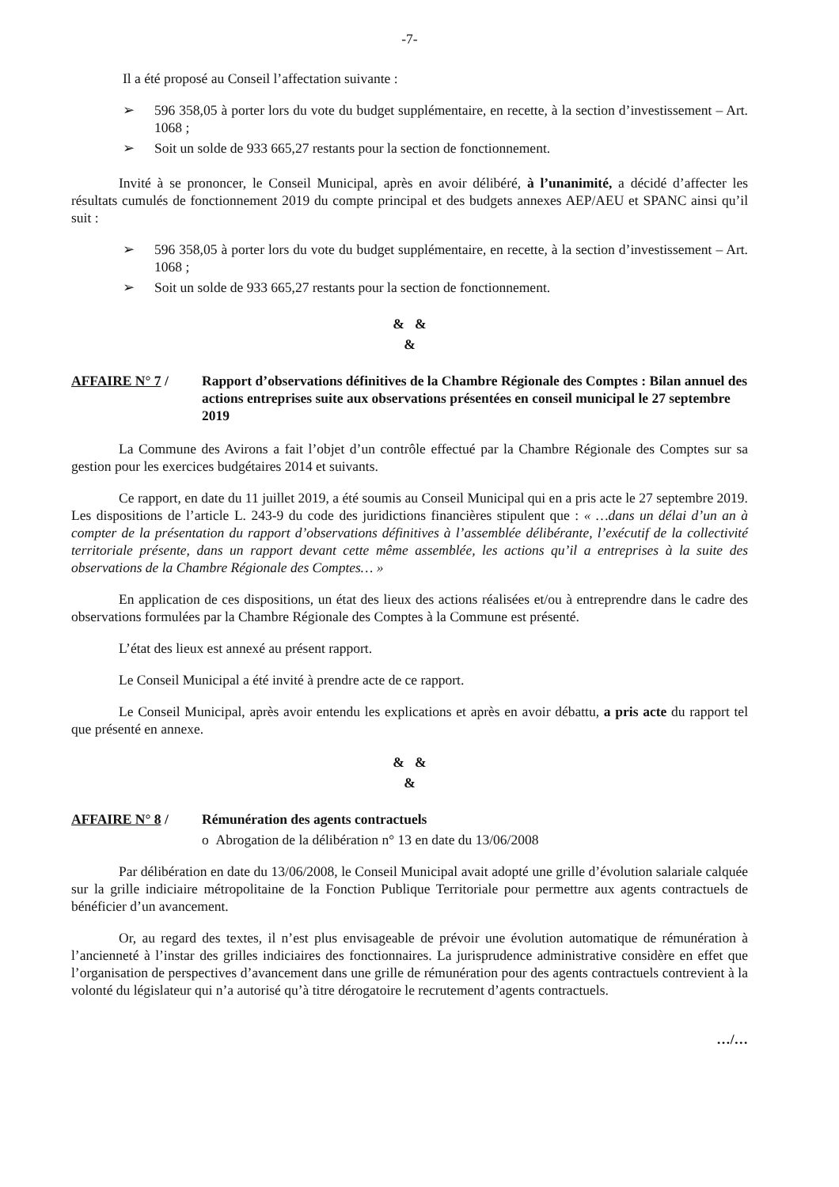-7-
Il a été proposé au Conseil l’affectation suivante :
➢ 596 358,05 à porter lors du vote du budget supplémentaire, en recette, à la section d’investissement – Art. 1068 ;
➢ Soit un solde de 933 665,27 restants pour la section de fonctionnement.
Invité à se prononcer, le Conseil Municipal, après en avoir délibéré, à l’unanimité, a décidé d’affecter les résultats cumulés de fonctionnement 2019 du compte principal et des budgets annexes AEP/AEU et SPANC ainsi qu’il suit :
➢ 596 358,05 à porter lors du vote du budget supplémentaire, en recette, à la section d’investissement – Art. 1068 ;
➢ Soit un solde de 933 665,27 restants pour la section de fonctionnement.
& &
&
AFFAIRE N° 7 / Rapport d’observations définitives de la Chambre Régionale des Comptes : Bilan annuel des actions entreprises suite aux observations présentées en conseil municipal le 27 septembre 2019
La Commune des Avirons a fait l’objet d’un contrôle effectué par la Chambre Régionale des Comptes sur sa gestion pour les exercices budgétaires 2014 et suivants.
Ce rapport, en date du 11 juillet 2019, a été soumis au Conseil Municipal qui en a pris acte le 27 septembre 2019. Les dispositions de l’article L. 243-9 du code des juridictions financières stipulent que : « …dans un délai d’un an à compter de la présentation du rapport d’observations définitives à l’assemblée délibérante, l’exécutif de la collectivité territoriale présente, dans un rapport devant cette même assemblée, les actions qu’il a entreprises à la suite des observations de la Chambre Régionale des Comptes… »
En application de ces dispositions, un état des lieux des actions réalisées et/ou à entreprendre dans le cadre des observations formulées par la Chambre Régionale des Comptes à la Commune est présenté.
L’état des lieux est annexé au présent rapport.
Le Conseil Municipal a été invité à prendre acte de ce rapport.
Le Conseil Municipal, après avoir entendu les explications et après en avoir débattu, a pris acte du rapport tel que présenté en annexe.
& &
&
AFFAIRE N° 8 / Rémunération des agents contractuels
o Abrogation de la délibération n° 13 en date du 13/06/2008
Par délibération en date du 13/06/2008, le Conseil Municipal avait adopté une grille d’évolution salariale calquée sur la grille indiciaire métropolitaine de la Fonction Publique Territoriale pour permettre aux agents contractuels de bénéficier d’un avancement.
Or, au regard des textes, il n’est plus envisageable de prévoir une évolution automatique de rémunération à l’ancienneté à l’instar des grilles indiciaires des fonctionnaires. La jurisprudence administrative considère en effet que l’organisation de perspectives d’avancement dans une grille de rémunération pour des agents contractuels contrevient à la volonté du législateur qui n’a autorisé qu’à titre dérogatoire le recrutement d’agents contractuels.
…/…